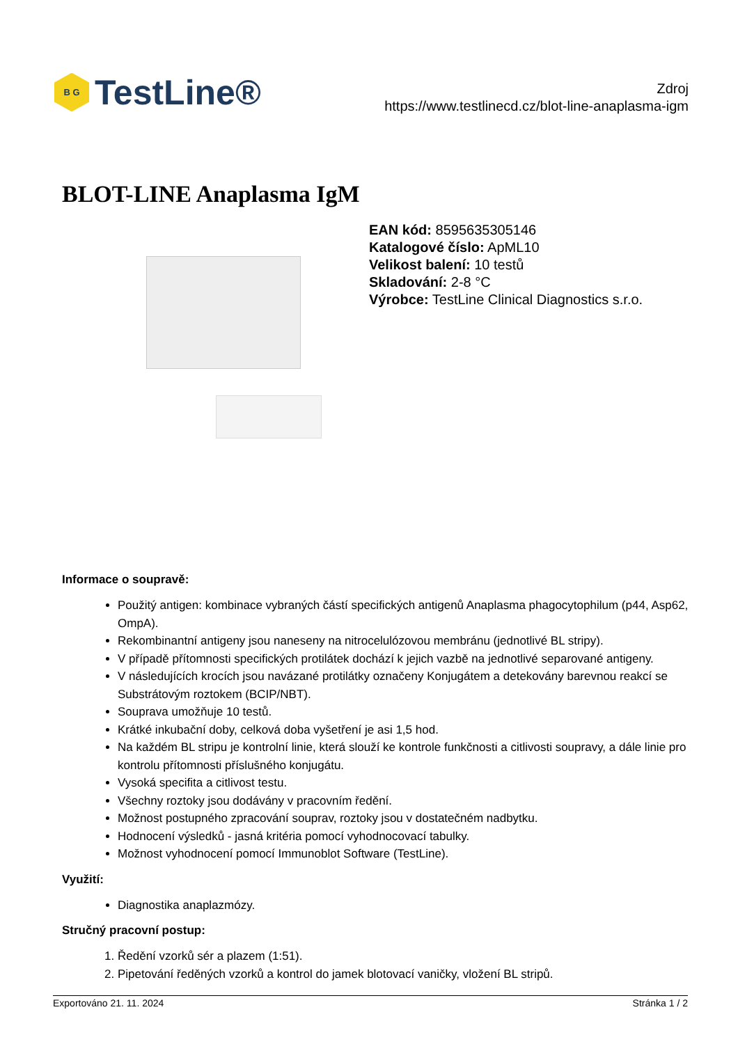B G
TestLine®
Zdroj
https://www.testlinecd.cz/blot-line-anaplasma-igm
BLOT-LINE Anaplasma IgM
EAN kód: 8595635305146
Katalogové číslo: ApML10
Velikost balení: 10 testů
Skladování: 2-8 °C
Výrobce: TestLine Clinical Diagnostics s.r.o.
Informace o soupravě:
Použitý antigen: kombinace vybraných částí specifických antigenů Anaplasma phagocytophilum (p44, Asp62, OmpA).
Rekombinantní antigeny jsou naneseny na nitrocelulózovou membránu (jednotlivé BL stripy).
V případě přítomnosti specifických protilátek dochází k jejich vazbě na jednotlivé separované antigeny.
V následujících krocích jsou navázané protilátky označeny Konjugátem a detekovány barevnou reakcí se Substrátovým roztokem (BCIP/NBT).
Souprava umožňuje 10 testů.
Krátké inkubační doby, celková doba vyšetření je asi 1,5 hod.
Na každém BL stripu je kontrolní linie, která slouží ke kontrole funkčnosti a citlivosti soupravy, a dále linie pro kontrolu přítomnosti příslušného konjugátu.
Vysoká specifita a citlivost testu.
Všechny roztoky jsou dodávány v pracovním ředění.
Možnost postupného zpracování souprav, roztoky jsou v dostatečném nadbytku.
Hodnocení výsledků - jasná kritéria pomocí vyhodnocovací tabulky.
Možnost vyhodnocení pomocí Immunoblot Software (TestLine).
Využití:
Diagnostika anaplazmózy.
Stručný pracovní postup:
1. Ředění vzorků sér a plazem (1:51).
2. Pipetování ředěných vzorků a kontrol do jamek blotovací vaničky, vložení BL stripů.
Exportováno 21. 11. 2024 Stránka 1 / 2